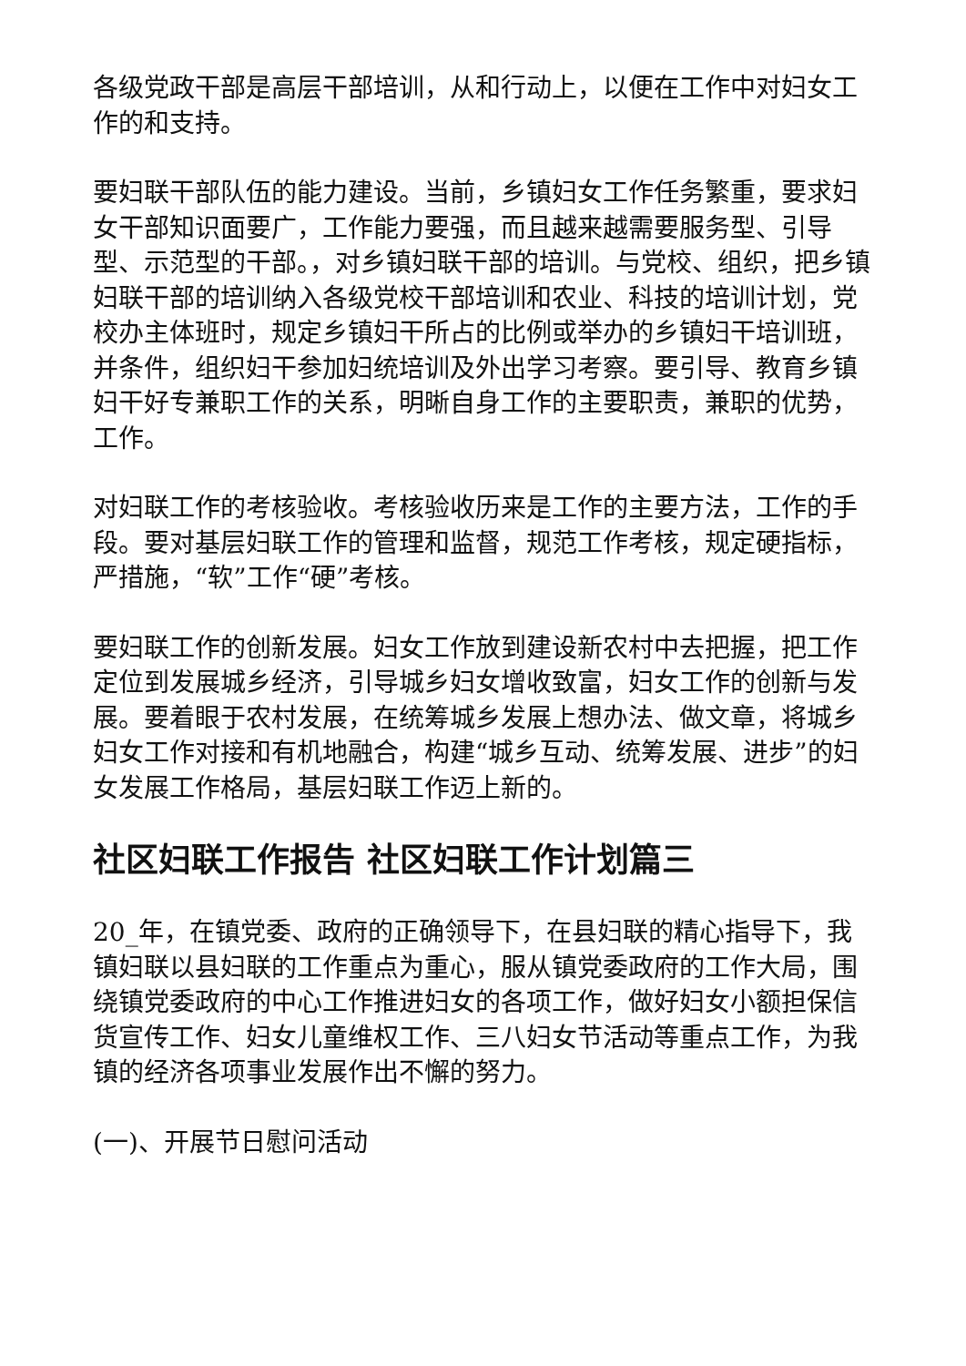各级党政干部是高层干部培训，从和行动上，以便在工作中对妇女工作的和支持。
要妇联干部队伍的能力建设。当前，乡镇妇女工作任务繁重，要求妇女干部知识面要广，工作能力要强，而且越来越需要服务型、引导型、示范型的干部。，对乡镇妇联干部的培训。与党校、组织，把乡镇妇联干部的培训纳入各级党校干部培训和农业、科技的培训计划，党校办主体班时，规定乡镇妇干所占的比例或举办的乡镇妇干培训班，并条件，组织妇干参加妇统培训及外出学习考察。要引导、教育乡镇妇干好专兼职工作的关系，明晰自身工作的主要职责，兼职的优势，工作。
对妇联工作的考核验收。考核验收历来是工作的主要方法，工作的手段。要对基层妇联工作的管理和监督，规范工作考核，规定硬指标，严措施，“软”工作“硬”考核。
要妇联工作的创新发展。妇女工作放到建设新农村中去把握，把工作定位到发展城乡经济，引导城乡妇女增收致富，妇女工作的创新与发展。要着眼于农村发展，在统筹城乡发展上想办法、做文章，将城乡妇女工作对接和有机地融合，构建“城乡互动、统筹发展、进步”的妇女发展工作格局，基层妇联工作迈上新的。
社区妇联工作报告 社区妇联工作计划篇三
20_年，在镇党委、政府的正确领导下，在县妇联的精心指导下，我镇妇联以县妇联的工作重点为重心，服从镇党委政府的工作大局，围绕镇党委政府的中心工作推进妇女的各项工作，做好妇女小额担保信货宣传工作、妇女儿童维权工作、三八妇女节活动等重点工作，为我镇的经济各项事业发展作出不懈的努力。
(一)、开展节日慰问活动